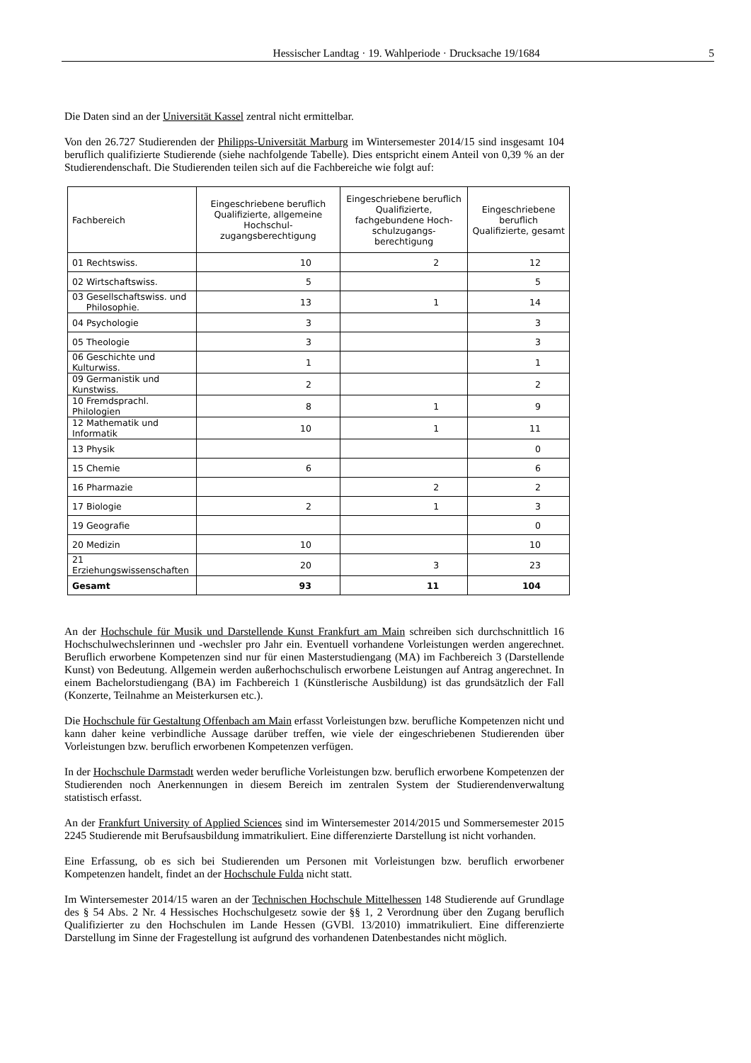Hessischer Landtag · 19. Wahlperiode · Drucksache 19/1684
5
Die Daten sind an der Universität Kassel zentral nicht ermittelbar.
Von den 26.727 Studierenden der Philipps-Universität Marburg im Wintersemester 2014/15 sind insgesamt 104 beruflich qualifizierte Studierende (siehe nachfolgende Tabelle). Dies entspricht einem Anteil von 0,39 % an der Studierendenschaft. Die Studierenden teilen sich auf die Fachbereiche wie folgt auf:
| Fachbereich | Eingeschriebene beruflich Qualifizierte, allgemeine Hochschul-zugangsberechtigung | Eingeschriebene beruflich Qualifizierte, fachgebundene Hoch-schulzugangs-berechtigung | Eingeschriebene beruflich Qualifizierte, gesamt |
| --- | --- | --- | --- |
| 01 Rechtswiss. | 10 | 2 | 12 |
| 02 Wirtschaftswiss. | 5 | | 5 |
| 03 Gesellschaftswiss. und Philosophie. | 13 | 1 | 14 |
| 04 Psychologie | 3 | | 3 |
| 05 Theologie | 3 | | 3 |
| 06 Geschichte und Kulturwiss. | 1 | | 1 |
| 09 Germanistik und Kunstwiss. | 2 | | 2 |
| 10 Fremdsprachl. Philologien | 8 | 1 | 9 |
| 12 Mathematik und Informatik | 10 | 1 | 11 |
| 13 Physik | | | 0 |
| 15 Chemie | 6 | | 6 |
| 16 Pharmazie | | 2 | 2 |
| 17 Biologie | 2 | 1 | 3 |
| 19 Geografie | | | 0 |
| 20 Medizin | 10 | | 10 |
| 21 Erziehungswissenschaften | 20 | 3 | 23 |
| Gesamt | 93 | 11 | 104 |
An der Hochschule für Musik und Darstellende Kunst Frankfurt am Main schreiben sich durchschnittlich 16 Hochschulwechslerinnen und -wechsler pro Jahr ein. Eventuell vorhandene Vorleistungen werden angerechnet. Beruflich erworbene Kompetenzen sind nur für einen Masterstudiengang (MA) im Fachbereich 3 (Darstellende Kunst) von Bedeutung. Allgemein werden außerhochschulisch erworbene Leistungen auf Antrag angerechnet. In einem Bachelorstudiengang (BA) im Fachbereich 1 (Künstlerische Ausbildung) ist das grundsätzlich der Fall (Konzerte, Teilnahme an Meisterkursen etc.).
Die Hochschule für Gestaltung Offenbach am Main erfasst Vorleistungen bzw. berufliche Kompetenzen nicht und kann daher keine verbindliche Aussage darüber treffen, wie viele der eingeschriebenen Studierenden über Vorleistungen bzw. beruflich erworbenen Kompetenzen verfügen.
In der Hochschule Darmstadt werden weder berufliche Vorleistungen bzw. beruflich erworbene Kompetenzen der Studierenden noch Anerkennungen in diesem Bereich im zentralen System der Studierendenverwaltung statistisch erfasst.
An der Frankfurt University of Applied Sciences sind im Wintersemester 2014/2015 und Sommersemester 2015 2245 Studierende mit Berufsausbildung immatrikuliert. Eine differenzierte Darstellung ist nicht vorhanden.
Eine Erfassung, ob es sich bei Studierenden um Personen mit Vorleistungen bzw. beruflich erworbener Kompetenzen handelt, findet an der Hochschule Fulda nicht statt.
Im Wintersemester 2014/15 waren an der Technischen Hochschule Mittelhessen 148 Studierende auf Grundlage des § 54 Abs. 2 Nr. 4 Hessisches Hochschulgesetz sowie der §§ 1, 2 Verordnung über den Zugang beruflich Qualifizierter zu den Hochschulen im Lande Hessen (GVBl. 13/2010) immatrikuliert. Eine differenzierte Darstellung im Sinne der Fragestellung ist aufgrund des vorhandenen Datenbestandes nicht möglich.